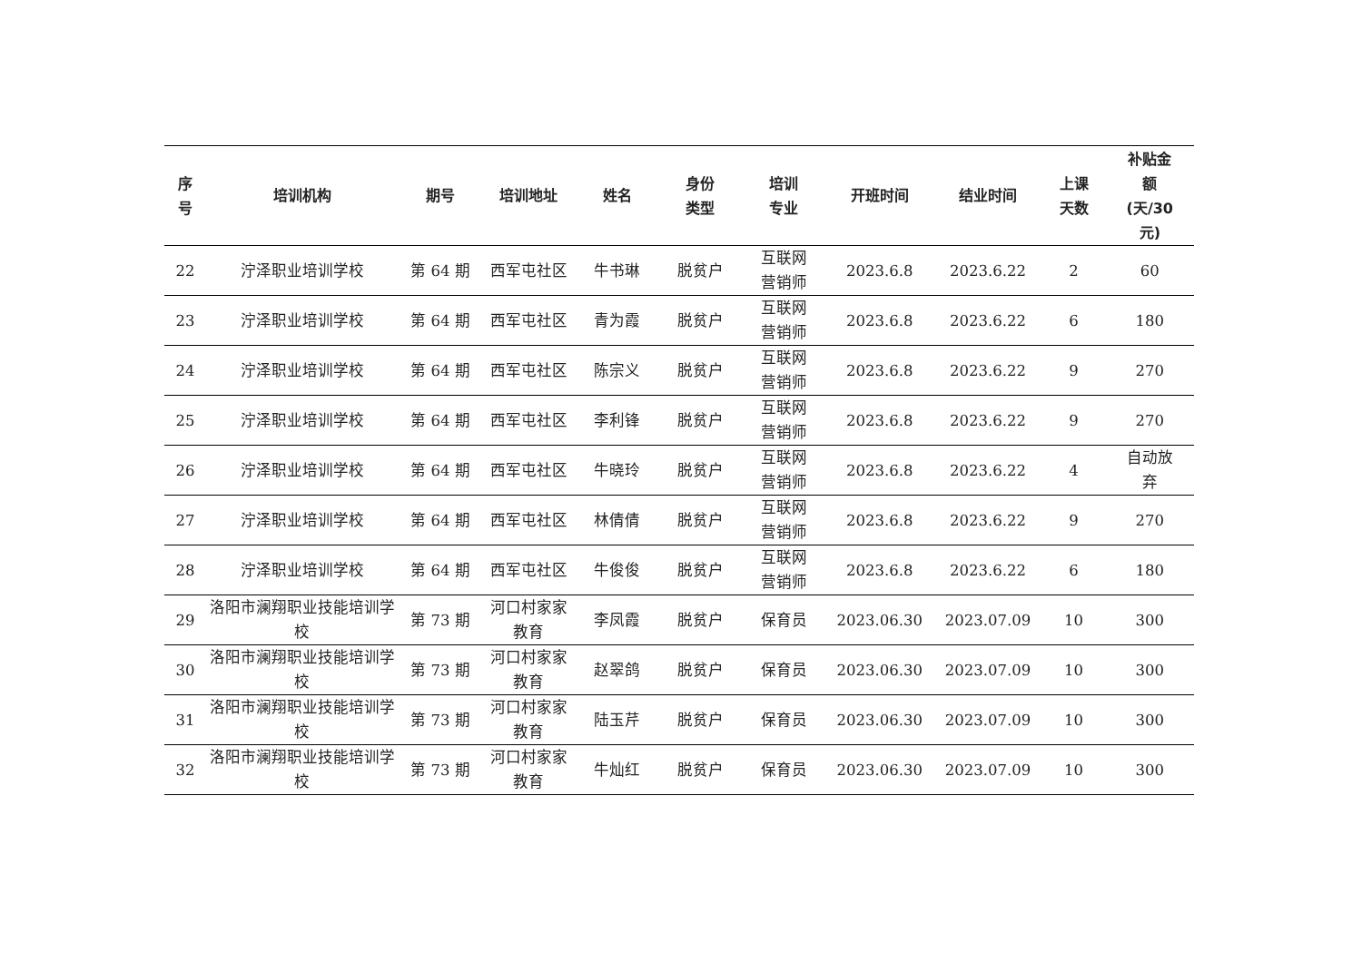| 序 号 | 培训机构 | 期号 | 培训地址 | 姓名 | 身份 类型 | 培训 专业 | 开班时间 | 结业时间 | 上课 天数 | 补贴金 额 (天/30 元) |
| --- | --- | --- | --- | --- | --- | --- | --- | --- | --- | --- |
| 22 | 泞泽职业培训学校 | 第 64 期 | 西军屯社区 | 牛书琳 | 脱贫户 | 互联网 营销师 | 2023.6.8 | 2023.6.22 | 2 | 60 |
| 23 | 泞泽职业培训学校 | 第 64 期 | 西军屯社区 | 青为霞 | 脱贫户 | 互联网 营销师 | 2023.6.8 | 2023.6.22 | 6 | 180 |
| 24 | 泞泽职业培训学校 | 第 64 期 | 西军屯社区 | 陈宗义 | 脱贫户 | 互联网 营销师 | 2023.6.8 | 2023.6.22 | 9 | 270 |
| 25 | 泞泽职业培训学校 | 第 64 期 | 西军屯社区 | 李利锋 | 脱贫户 | 互联网 营销师 | 2023.6.8 | 2023.6.22 | 9 | 270 |
| 26 | 泞泽职业培训学校 | 第 64 期 | 西军屯社区 | 牛晓玲 | 脱贫户 | 互联网 营销师 | 2023.6.8 | 2023.6.22 | 4 | 自动放 弃 |
| 27 | 泞泽职业培训学校 | 第 64 期 | 西军屯社区 | 林倩倩 | 脱贫户 | 互联网 营销师 | 2023.6.8 | 2023.6.22 | 9 | 270 |
| 28 | 泞泽职业培训学校 | 第 64 期 | 西军屯社区 | 牛俊俊 | 脱贫户 | 互联网 营销师 | 2023.6.8 | 2023.6.22 | 6 | 180 |
| 29 | 洛阳市澜翔职业技能培训学 校 | 第 73 期 | 河口村家家 教育 | 李凤霞 | 脱贫户 | 保育员 | 2023.06.30 | 2023.07.09 | 10 | 300 |
| 30 | 洛阳市澜翔职业技能培训学 校 | 第 73 期 | 河口村家家 教育 | 赵翠鸽 | 脱贫户 | 保育员 | 2023.06.30 | 2023.07.09 | 10 | 300 |
| 31 | 洛阳市澜翔职业技能培训学 校 | 第 73 期 | 河口村家家 教育 | 陆玉芹 | 脱贫户 | 保育员 | 2023.06.30 | 2023.07.09 | 10 | 300 |
| 32 | 洛阳市澜翔职业技能培训学 校 | 第 73 期 | 河口村家家 教育 | 牛灿红 | 脱贫户 | 保育员 | 2023.06.30 | 2023.07.09 | 10 | 300 |